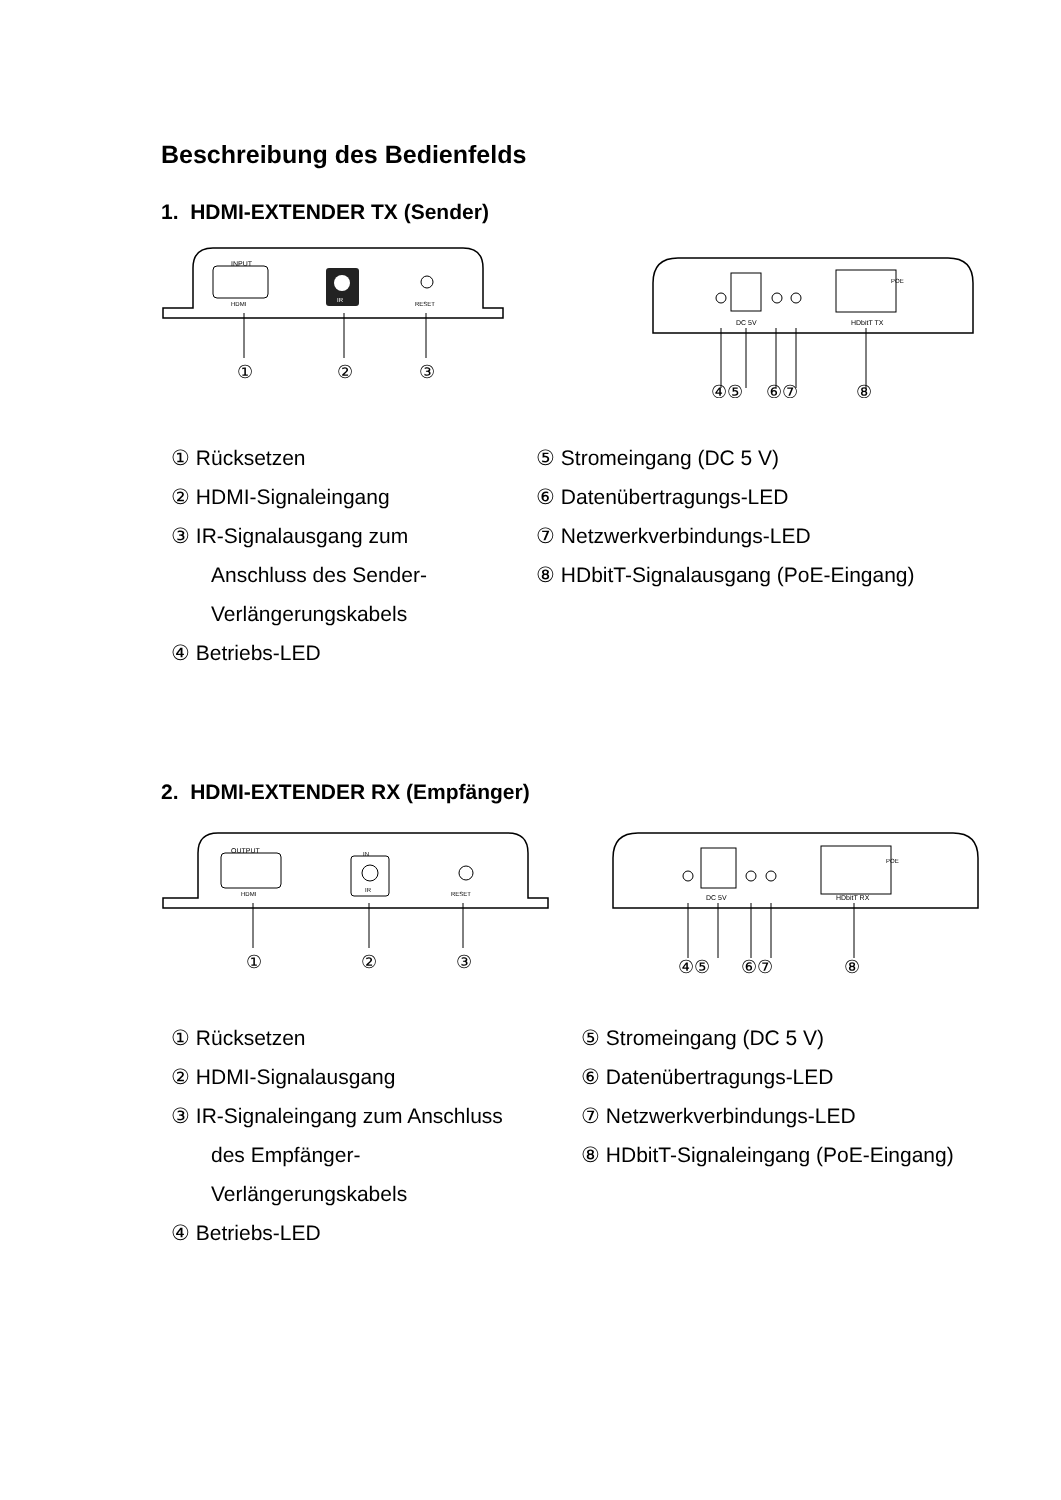Beschreibung des Bedienfelds
1. HDMI-EXTENDER TX (Sender)
INPUT
HDMI
IR
RESET
①
②
③
DC 5V
HDbitT TX
POE
④⑤
⑥⑦
⑧
① Rücksetzen
② HDMI-Signaleingang
③ IR-Signalausgang zum
Anschluss des Sender-
Verlängerungskabels
④ Betriebs-LED
⑤ Stromeingang (DC 5 V)
⑥ Datenübertragungs-LED
⑦ Netzwerkverbindungs-LED
⑧ HDbitT-Signalausgang (PoE-Eingang)
2. HDMI-EXTENDER RX (Empfänger)
OUTPUT
HDMI
IR
IN
RESET
①
②
③
DC 5V
HDbitT RX
POE
④⑤
⑥⑦
⑧
① Rücksetzen
② HDMI-Signalausgang
③ IR-Signaleingang zum Anschluss
des Empfänger-
Verlängerungskabels
④ Betriebs-LED
⑤ Stromeingang (DC 5 V)
⑥ Datenübertragungs-LED
⑦ Netzwerkverbindungs-LED
⑧ HDbitT-Signaleingang (PoE-Eingang)